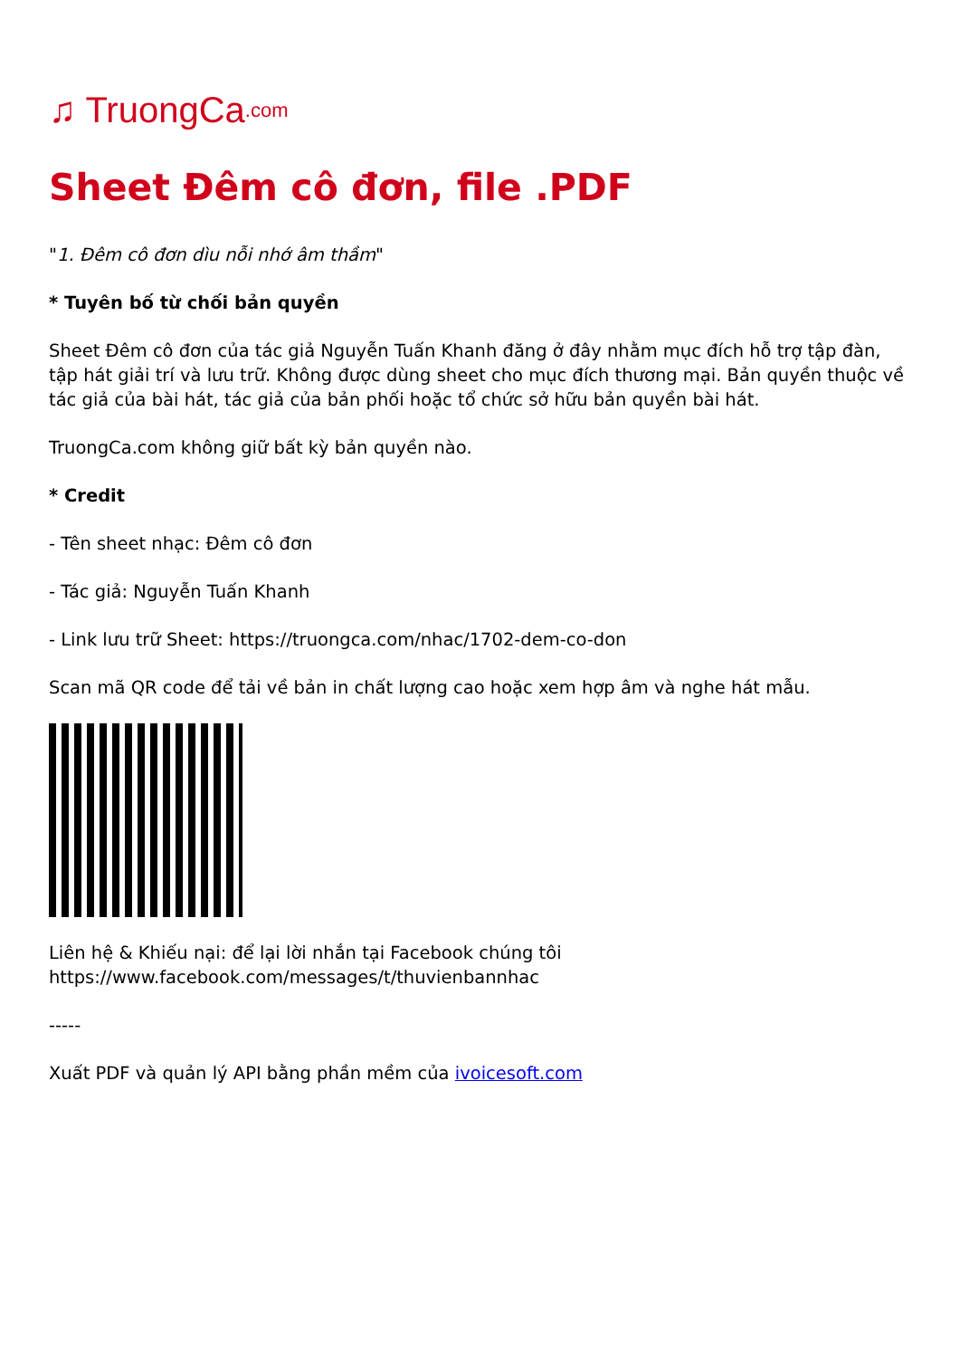♫ TruongCa.com
Sheet Đêm cô đơn, file .PDF
"1. Đêm cô đơn dìu nỗi nhớ âm thầm"
* Tuyên bố từ chối bản quyền
Sheet Đêm cô đơn của tác giả Nguyễn Tuấn Khanh đăng ở đây nhằm mục đích hỗ trợ tập đàn, tập hát giải trí và lưu trữ. Không được dùng sheet cho mục đích thương mại. Bản quyền thuộc về tác giả của bài hát, tác giả của bản phối hoặc tổ chức sở hữu bản quyền bài hát.
TruongCa.com không giữ bất kỳ bản quyền nào.
* Credit
- Tên sheet nhạc: Đêm cô đơn
- Tác giả: Nguyễn Tuấn Khanh
- Link lưu trữ Sheet: https://truongca.com/nhac/1702-dem-co-don
Scan mã QR code để tải về bản in chất lượng cao hoặc xem hợp âm và nghe hát mẫu.
Liên hệ & Khiếu nại: để lại lời nhắn tại Facebook chúng tôi https://www.facebook.com/messages/t/thuvienbannhac
-----
Xuất PDF và quản lý API bằng phần mềm của ivoicesoft.com